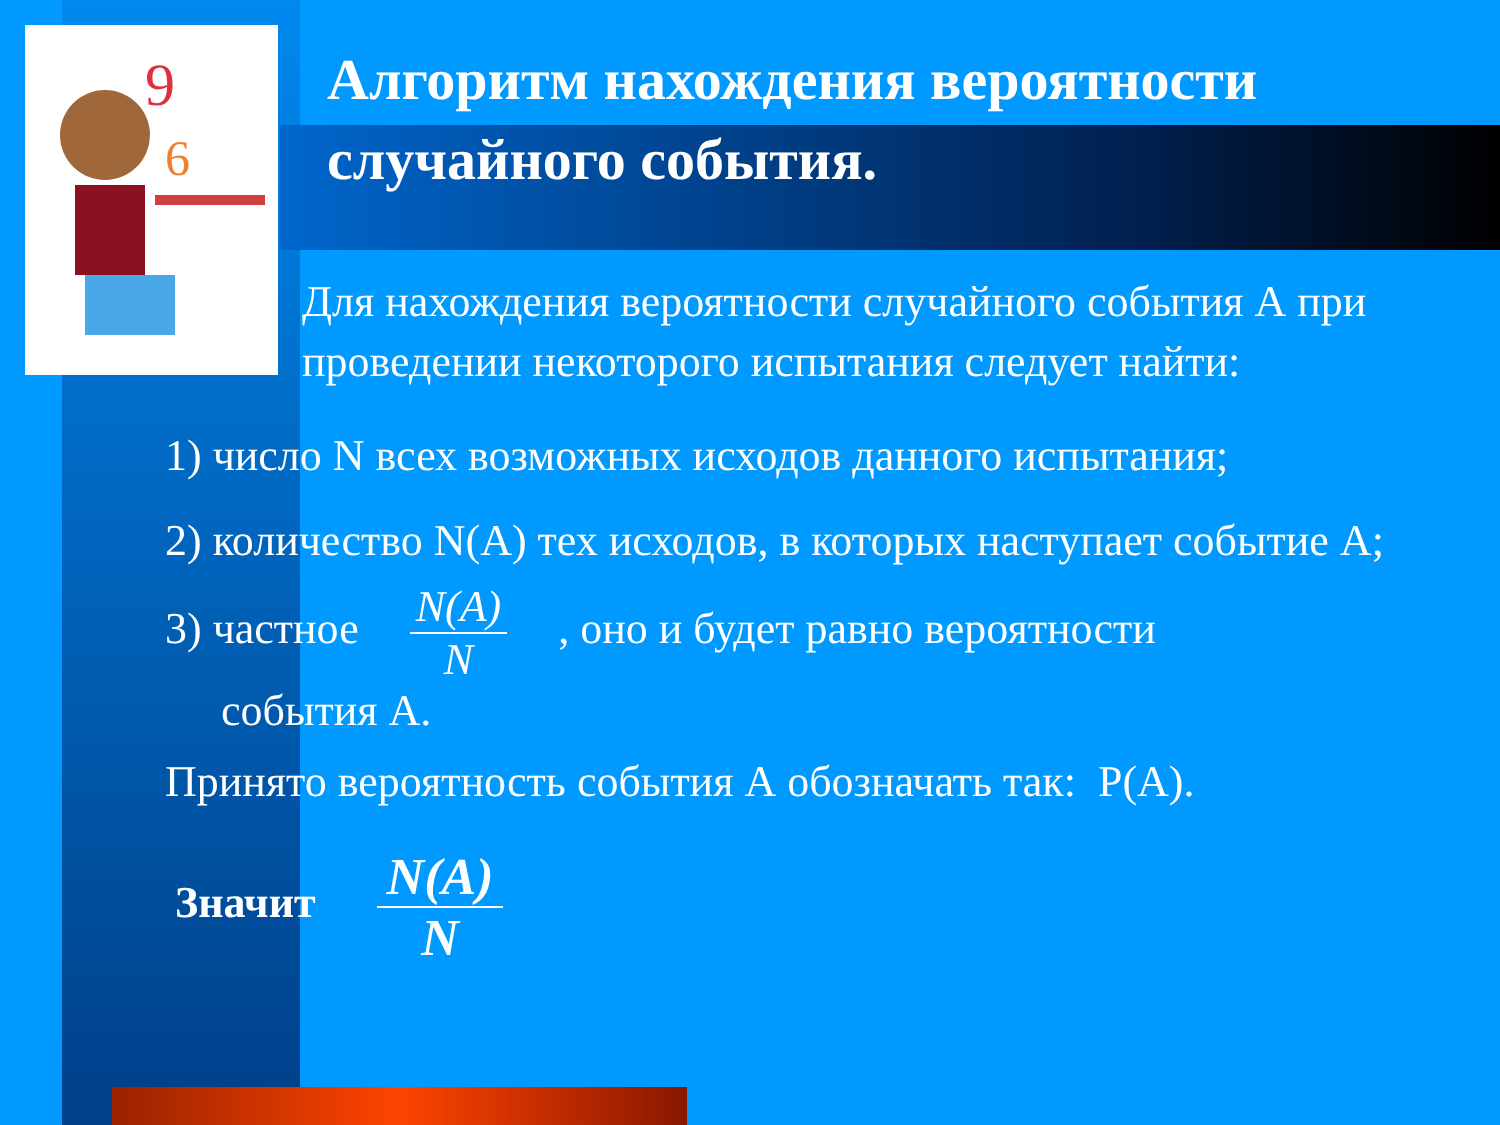9
6
Алгоритм нахождения вероятности случайного события.
Для нахождения вероятности случайного события А при проведении некоторого испытания следует найти:
1) число N всех возможных исходов данного испытания;
2) количество N(A) тех исходов, в которых наступает событие A;
3) частное N(A) N , оно и будет равно вероятности
события А.
Принято вероятность события А обозначать так: Р(А).
Значит N(A) N